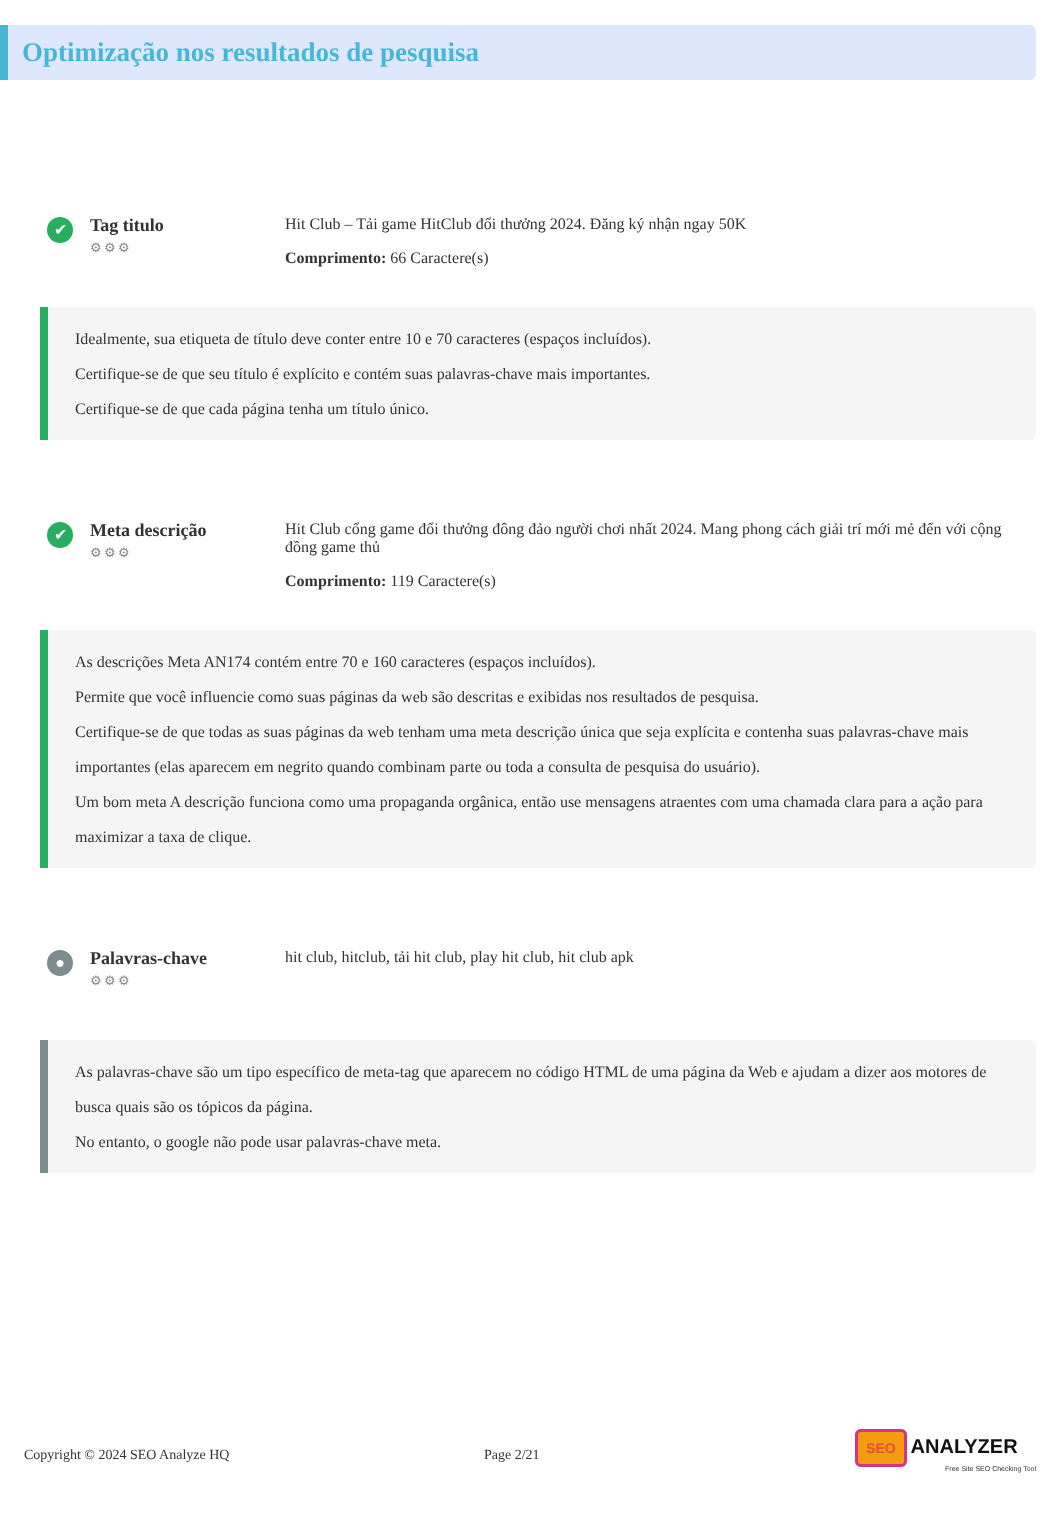Optimização nos resultados de pesquisa
✔
Tag titulo
⚙⚙⚙
Hit Club – Tải game HitClub đổi thưởng 2024. Đăng ký nhận ngay 50K
Comprimento: 66 Caractere(s)
Idealmente, sua etiqueta de título deve conter entre 10 e 70 caracteres (espaços incluídos).
Certifique-se de que seu título é explícito e contém suas palavras-chave mais importantes.
Certifique-se de que cada página tenha um título único.
✔
Meta descrição
⚙⚙⚙
Hit Club cổng game đổi thưởng đông đảo người chơi nhất 2024. Mang phong cách giải trí mới mẻ đến với cộng đồng game thủ
Comprimento: 119 Caractere(s)
As descrições Meta AN174 contém entre 70 e 160 caracteres (espaços incluídos).
Permite que você influencie como suas páginas da web são descritas e exibidas nos resultados de pesquisa.
Certifique-se de que todas as suas páginas da web tenham uma meta descrição única que seja explícita e contenha suas palavras-chave mais importantes (elas aparecem em negrito quando combinam parte ou toda a consulta de pesquisa do usuário).
Um bom meta A descrição funciona como uma propaganda orgânica, então use mensagens atraentes com uma chamada clara para a ação para maximizar a taxa de clique.
●
Palavras-chave
⚙⚙⚙
hit club, hitclub, tải hit club, play hit club, hit club apk
As palavras-chave são um tipo específico de meta-tag que aparecem no código HTML de uma página da Web e ajudam a dizer aos motores de busca quais são os tópicos da página.
No entanto, o google não pode usar palavras-chave meta.
Copyright © 2024 SEO Analyze HQ Page 2/21
SEO ANALYZER
Free Site SEO Checking Tool